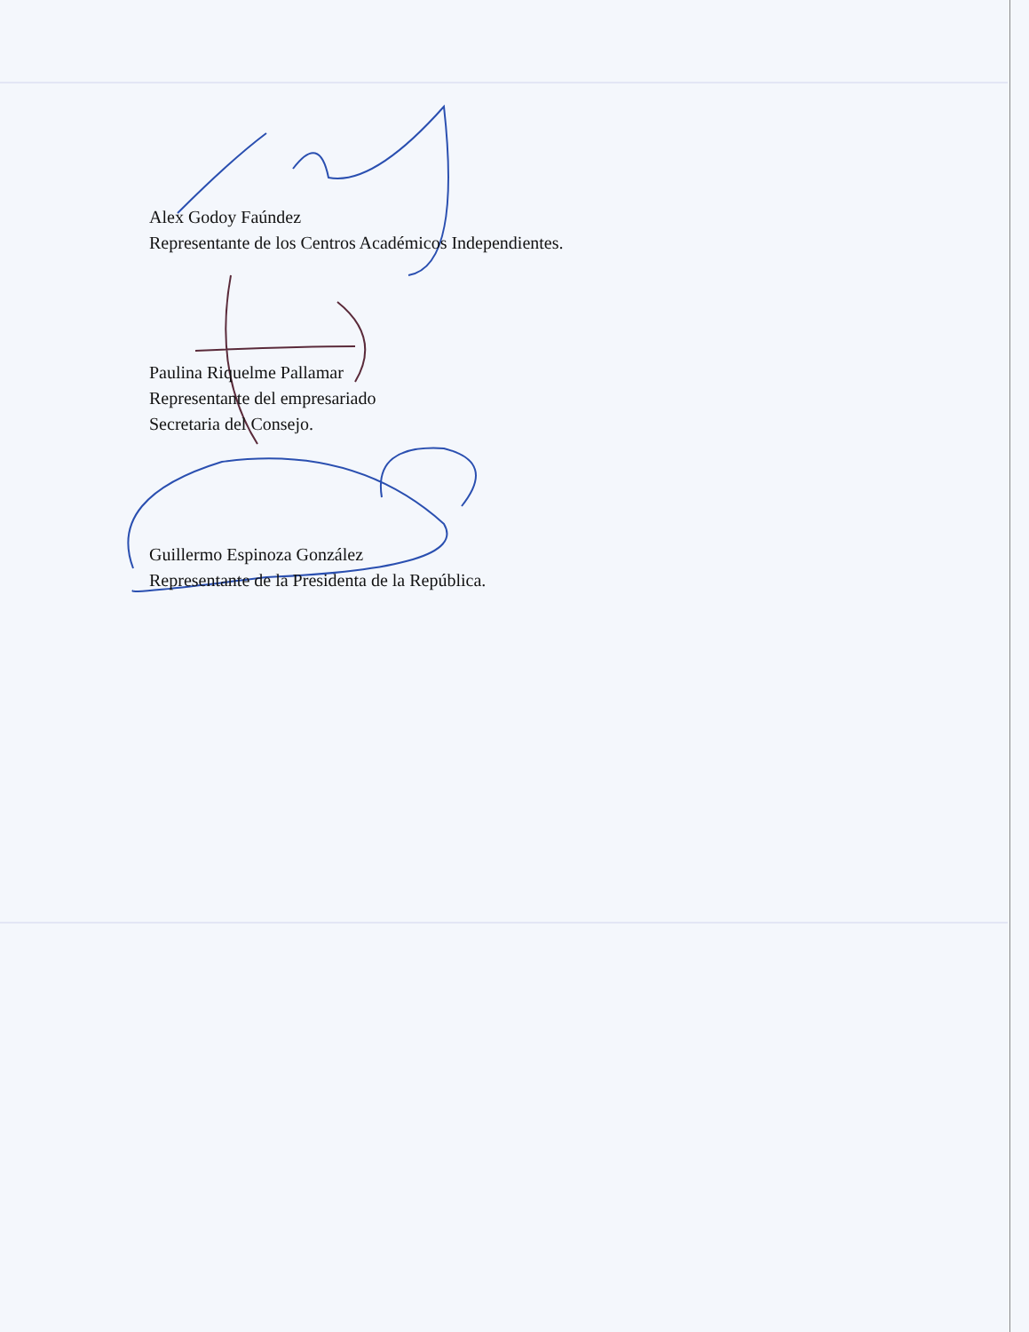Alex Godoy Faúndez
Representante de los Centros Académicos Independientes.
Paulina Riquelme Pallamar
Representante del empresariado
Secretaria del Consejo.
Guillermo Espinoza González
Representante de la Presidenta de la República.